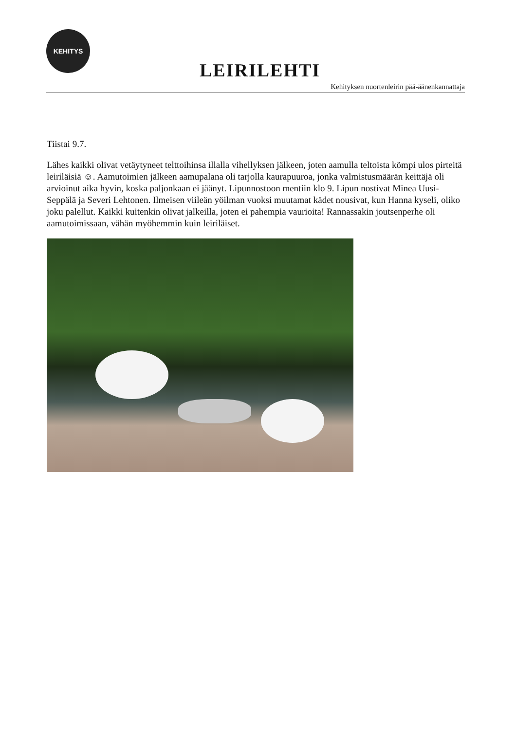KEHITYS
LEIRILEHTI
Kehityksen nuortenleirin pää-äänenkannattaja
Tiistai 9.7.
Lähes kaikki olivat vetäytyneet telttoihinsa illalla vihellyksen jälkeen, joten aamulla teltoista kömpi ulos pirteitä leiriläisiä ☺. Aamutoimien jälkeen aamupalana oli tarjolla kaurapuuroa, jonka valmistusmäärän keittäjä oli arvioinut aika hyvin, koska paljonkaan ei jäänyt. Lipunnostoon mentiin klo 9. Lipun nostivat Minea Uusi-Seppälä ja Severi Lehtonen. Ilmeisen viileän yöilman vuoksi muutamat kädet nousivat, kun Hanna kyseli, oliko joku palellut. Kaikki kuitenkin olivat jalkeilla, joten ei pahempia vaurioita! Rannassakin joutsenperhe oli aamutoimissaan, vähän myöhemmin kuin leiriläiset.